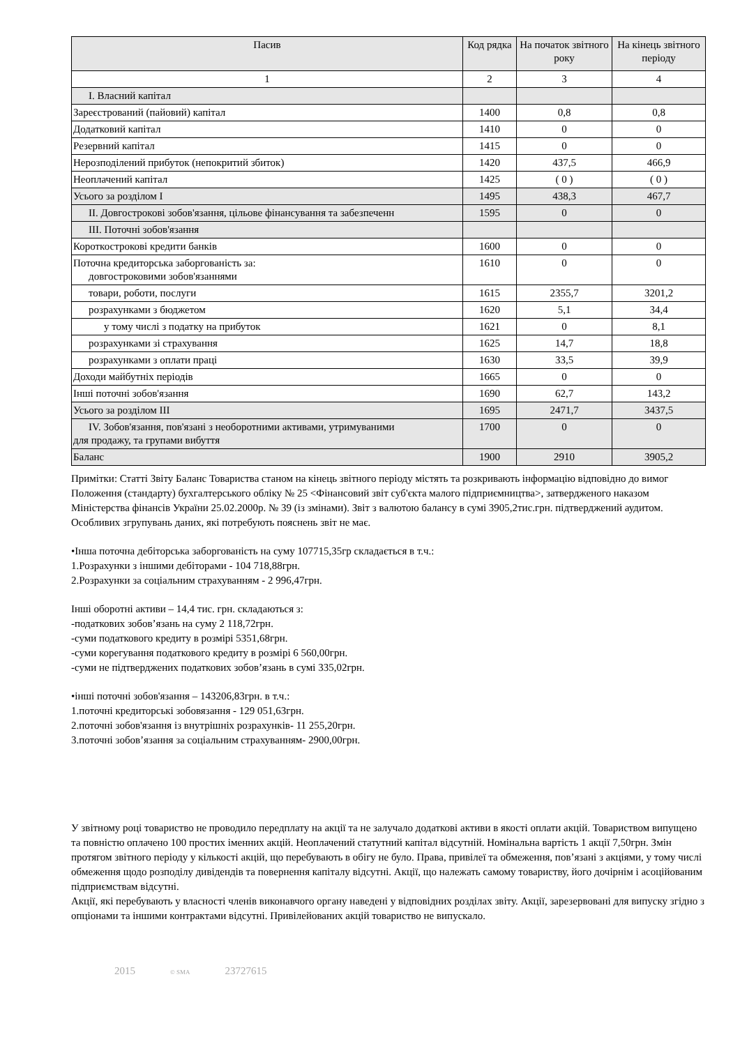| Пасив | Код рядка | На початок звітного року | На кінець звітного періоду |
| --- | --- | --- | --- |
| 1 | 2 | 3 | 4 |
| I. Власний капітал | | | |
| Зареєстрований (пайовий) капітал | 1400 | 0,8 | 0,8 |
| Додатковий капітал | 1410 | 0 | 0 |
| Резервний капітал | 1415 | 0 | 0 |
| Нерозподілений прибуток (непокритий збиток) | 1420 | 437,5 | 466,9 |
| Неоплачений капітал | 1425 | ( 0 ) | ( 0 ) |
| Усього за розділом I | 1495 | 438,3 | 467,7 |
| II. Довгострокові зобов'язання, цільове фінансування та забезпеченн | 1595 | 0 | 0 |
| III. Поточні зобов'язання | | | |
| Короткострокові кредити банків | 1600 | 0 | 0 |
| Поточна кредиторська заборгованість за: довгостроковими зобов'язаннями | 1610 | 0 | 0 |
| товари, роботи, послуги | 1615 | 2355,7 | 3201,2 |
| розрахунками з бюджетом | 1620 | 5,1 | 34,4 |
| у тому числі з податку на прибуток | 1621 | 0 | 8,1 |
| розрахунками зі страхування | 1625 | 14,7 | 18,8 |
| розрахунками з оплати праці | 1630 | 33,5 | 39,9 |
| Доходи майбутніх періодів | 1665 | 0 | 0 |
| Інші поточні зобов'язання | 1690 | 62,7 | 143,2 |
| Усього за розділом III | 1695 | 2471,7 | 3437,5 |
| IV. Зобов'язання, пов'язані з необоротними активами, утримуваними для продажу, та групами вибуття | 1700 | 0 | 0 |
| Баланс | 1900 | 2910 | 3905,2 |
Примітки: Статті Звіту Баланс Товариства станом на кінець звітного періоду містять та розкривають інформацію відповідно до вимог Положення (стандарту) бухгалтерського обліку № 25 <Фінансовий звіт суб'єкта малого підприємництва>, затвердженого наказом Міністерства фінансів України 25.02.2000р. № 39 (із змінами). Звіт з валютою балансу в сумі 3905,2тис.грн. підтверджений аудитом. Особливих згрупувань даних, які потребують пояснень звіт не має.
•Інша поточна дебіторська заборгованість на суму 107715,35гр складається в т.ч.:
1.Розрахунки з іншими дебіторами - 104 718,88грн.
2.Розрахунки за соціальним страхуванням - 2 996,47грн.
Інші оборотні активи – 14,4 тис. грн. складаються з:
-податкових зобов’язань на суму 2 118,72грн.
-суми податкового кредиту в розмірі 5351,68грн.
-суми корегування податкового кредиту в розмірі 6 560,00грн.
-суми не підтверджених податкових зобов’язань в сумі 335,02грн.
•інші поточні зобов'язання – 143206,83грн. в т.ч.:
1.поточні кредиторські зобовязання - 129 051,63грн.
2.поточні зобов'язання із внутрішніх розрахунків- 11 255,20грн.
3.поточні зобов’язання за соціальним страхуванням- 2900,00грн.
У звітному році товариство не проводило передплату на акції та не залучало додаткові активи в якості оплати акцій. Товариством випущено та повністю оплачено 100 простих іменних акцій. Неоплачений статутний капітал відсутній. Номінальна вартість 1 акції 7,50грн. Змін протягом звітного періоду у кількості акцій, що перебувають в обігу не було. Права, привілеї та обмеження, пов’язані з акціями, у тому числі обмеження щодо розподілу дивідендів та повернення капіталу відсутні. Акції, що належать самому товариству, його дочірнім і асоційованим підприємствам відсутні.
Акції, які перебувають у власності членів виконавчого органу наведені у відповідних розділах звіту. Акції, зарезервовані для випуску згідно з опціонами та іншими контрактами відсутні. Привілейованих акцій товариство не випускало.
2015 © SMA 23727615